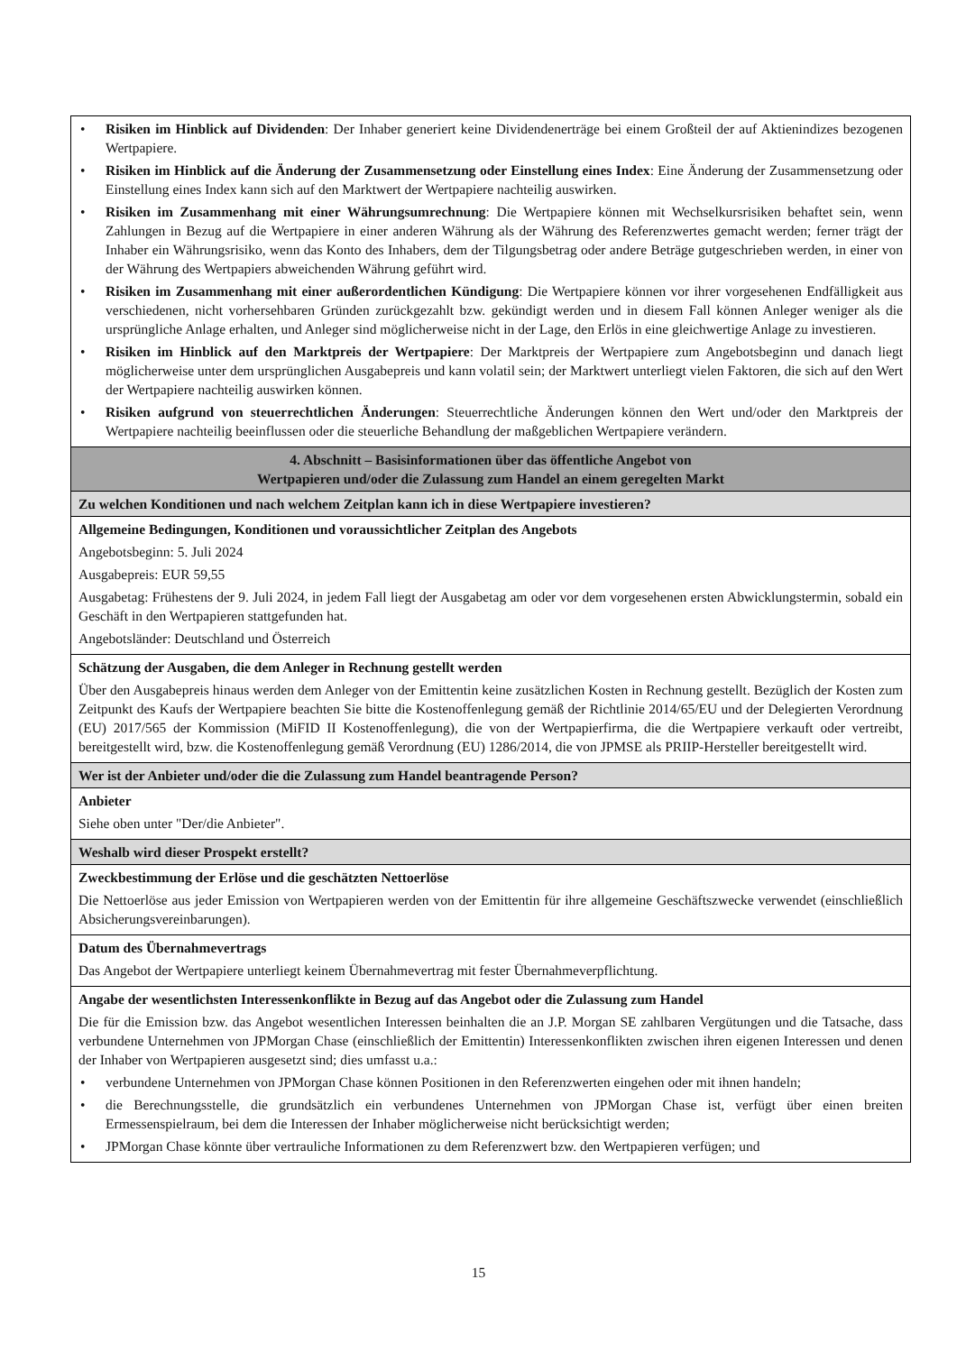| • Risiken im Hinblick auf Dividenden : Der Inhaber generiert keine Dividendenerträge bei einem Großteil der auf Aktienindizes bezogenen Wertpapiere. • Risiken im Hinblick auf die Änderung der Zusammensetzung oder Einstellung eines Index : Eine Änderung der Zusammensetzung oder Einstellung eines Index kann sich auf den Marktwert der Wertpapiere nachteilig auswirken. • Risiken im Zusammenhang mit einer Währungsumrechnung : Die Wertpapiere können mit Wechselkursrisiken behaftet sein, wenn Zahlungen in Bezug auf die Wertpapiere in einer anderen Währung als der Währung des Referenzwertes gemacht werden; ferner trägt der Inhaber ein Währungsrisiko, wenn das Konto des Inhabers, dem der Tilgungsbetrag oder andere Beträge gutgeschrieben werden, in einer von der Währung des Wertpapiers abweichenden Währung geführt wird. • Risiken im Zusammenhang mit einer außerordentlichen Kündigung : Die Wertpapiere können vor ihrer vorgesehenen Endfälligkeit aus verschiedenen, nicht vorhersehbaren Gründen zurückgezahlt bzw. gekündigt werden und in diesem Fall können Anleger weniger als die ursprüngliche Anlage erhalten, und Anleger sind möglicherweise nicht in der Lage, den Erlös in eine gleichwertige Anlage zu investieren. • Risiken im Hinblick auf den Marktpreis der Wertpapiere : Der Marktpreis der Wertpapiere zum Angebotsbeginn und danach liegt möglicherweise unter dem ursprünglichen Ausgabepreis und kann volatil sein; der Marktwert unterliegt vielen Faktoren, die sich auf den Wert der Wertpapiere nachteilig auswirken können. • Risiken aufgrund von steuerrechtlichen Änderungen : Steuerrechtliche Änderungen können den Wert und/oder den Marktpreis der Wertpapiere nachteilig beeinflussen oder die steuerliche Behandlung der maßgeblichen Wertpapiere verändern. |
| 4. Abschnitt – Basisinformationen über das öffentliche Angebot von Wertpapieren und/oder die Zulassung zum Handel an einem geregelten Markt |
| Zu welchen Konditionen und nach welchem Zeitplan kann ich in diese Wertpapiere investieren? |
| Allgemeine Bedingungen, Konditionen und voraussichtlicher Zeitplan des Angebots Angebotsbeginn: 5. Juli 2024 Ausgabepreis: EUR 59,55 Ausgabetag: Frühestens der 9. Juli 2024, in jedem Fall liegt der Ausgabetag am oder vor dem vorgesehenen ersten Abwicklungstermin, sobald ein Geschäft in den Wertpapieren stattgefunden hat. Angebotsländer: Deutschland und Österreich |
| Schätzung der Ausgaben, die dem Anleger in Rechnung gestellt werden Über den Ausgabepreis hinaus werden dem Anleger von der Emittentin keine zusätzlichen Kosten in Rechnung gestellt. Bezüglich der Kosten zum Zeitpunkt des Kaufs der Wertpapiere beachten Sie bitte die Kostenoffenlegung gemäß der Richtlinie 2014/65/EU und der Delegierten Verordnung (EU) 2017/565 der Kommission (MiFID II Kostenoffenlegung), die von der Wertpapierfirma, die die Wertpapiere verkauft oder vertreibt, bereitgestellt wird, bzw. die Kostenoffenlegung gemäß Verordnung (EU) 1286/2014, die von JPMSE als PRIIP-Hersteller bereitgestellt wird. |
| Wer ist der Anbieter und/oder die die Zulassung zum Handel beantragende Person? |
| Anbieter Siehe oben unter "Der/die Anbieter". |
| Weshalb wird dieser Prospekt erstellt? |
| Zweckbestimmung der Erlöse und die geschätzten Nettoerlöse Die Nettoerlöse aus jeder Emission von Wertpapieren werden von der Emittentin für ihre allgemeine Geschäftszwecke verwendet (einschließlich Absicherungsvereinbarungen). |
| Datum des Übernahmevertrags Das Angebot der Wertpapiere unterliegt keinem Übernahmevertrag mit fester Übernahmeverpflichtung. |
| Angabe der wesentlichsten Interessenkonflikte in Bezug auf das Angebot oder die Zulassung zum Handel Die für die Emission bzw. das Angebot wesentlichen Interessen beinhalten die an J.P. Morgan SE zahlbaren Vergütungen und die Tatsache, dass verbundene Unternehmen von JPMorgan Chase (einschließlich der Emittentin) Interessenkonflikten zwischen ihren eigenen Interessen und denen der Inhaber von Wertpapieren ausgesetzt sind; dies umfasst u.a.: • verbundene Unternehmen von JPMorgan Chase können Positionen in den Referenzwerten eingehen oder mit ihnen handeln; • die Berechnungsstelle, die grundsätzlich ein verbundenes Unternehmen von JPMorgan Chase ist, verfügt über einen breiten Ermessenspielraum, bei dem die Interessen der Inhaber möglicherweise nicht berücksichtigt werden; • JPMorgan Chase könnte über vertrauliche Informationen zu dem Referenzwert bzw. den Wertpapieren verfügen; und |
15